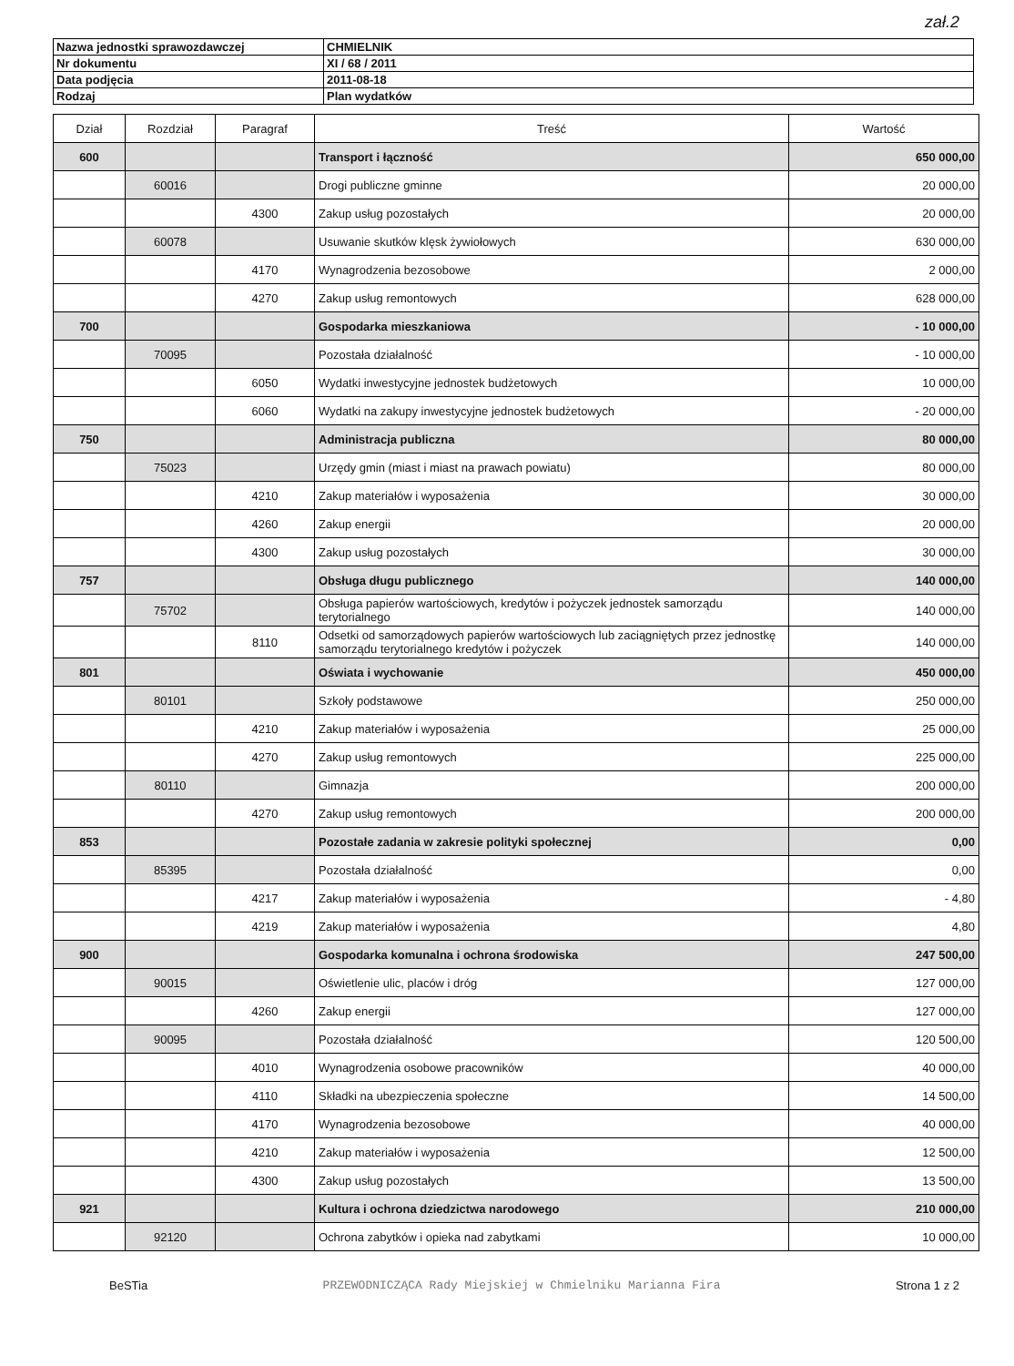zał.2
| Nazwa jednostki sprawozdawczej | CHMIELNIK |
| Nr dokumentu | XI / 68 / 2011 |
| Data podjęcia | 2011-08-18 |
| Rodzaj | Plan wydatków |
| Dział | Rozdział | Paragraf | Treść | Wartość |
| --- | --- | --- | --- | --- |
| 600 | | | Transport i łączność | 650 000,00 |
| | 60016 | | Drogi publiczne gminne | 20 000,00 |
| | | 4300 | Zakup usług pozostałych | 20 000,00 |
| | 60078 | | Usuwanie skutków klęsk żywiołowych | 630 000,00 |
| | | 4170 | Wynagrodzenia bezosobowe | 2 000,00 |
| | | 4270 | Zakup usług remontowych | 628 000,00 |
| 700 | | | Gospodarka mieszkaniowa | - 10 000,00 |
| | 70095 | | Pozostała działalność | - 10 000,00 |
| | | 6050 | Wydatki inwestycyjne jednostek budżetowych | 10 000,00 |
| | | 6060 | Wydatki na zakupy inwestycyjne jednostek budżetowych | - 20 000,00 |
| 750 | | | Administracja publiczna | 80 000,00 |
| | 75023 | | Urzędy gmin (miast i miast na prawach powiatu) | 80 000,00 |
| | | 4210 | Zakup materiałów i wyposażenia | 30 000,00 |
| | | 4260 | Zakup energii | 20 000,00 |
| | | 4300 | Zakup usług pozostałych | 30 000,00 |
| 757 | | | Obsługa długu publicznego | 140 000,00 |
| | 75702 | | Obsługa papierów wartościowych, kredytów i pożyczek jednostek samorządu terytorialnego | 140 000,00 |
| | | 8110 | Odsetki od samorządowych papierów wartościowych lub zaciągniętych przez jednostkę samorządu terytorialnego kredytów i pożyczek | 140 000,00 |
| 801 | | | Oświata i wychowanie | 450 000,00 |
| | 80101 | | Szkoły podstawowe | 250 000,00 |
| | | 4210 | Zakup materiałów i wyposażenia | 25 000,00 |
| | | 4270 | Zakup usług remontowych | 225 000,00 |
| | 80110 | | Gimnazja | 200 000,00 |
| | | 4270 | Zakup usług remontowych | 200 000,00 |
| 853 | | | Pozostałe zadania w zakresie polityki społecznej | 0,00 |
| | 85395 | | Pozostała działalność | 0,00 |
| | | 4217 | Zakup materiałów i wyposażenia | - 4,80 |
| | | 4219 | Zakup materiałów i wyposażenia | 4,80 |
| 900 | | | Gospodarka komunalna i ochrona środowiska | 247 500,00 |
| | 90015 | | Oświetlenie ulic, placów i dróg | 127 000,00 |
| | | 4260 | Zakup energii | 127 000,00 |
| | 90095 | | Pozostała działalność | 120 500,00 |
| | | 4010 | Wynagrodzenia osobowe pracowników | 40 000,00 |
| | | 4110 | Składki na ubezpieczenia społeczne | 14 500,00 |
| | | 4170 | Wynagrodzenia bezosobowe | 40 000,00 |
| | | 4210 | Zakup materiałów i wyposażenia | 12 500,00 |
| | | 4300 | Zakup usług pozostałych | 13 500,00 |
| 921 | | | Kultura i ochrona dziedzictwa narodowego | 210 000,00 |
| | 92120 | | Ochrona zabytków i opieka nad zabytkami | 10 000,00 |
BeSTia PRZEWODNICZĄCA Rady Miejskiej w Chmielniku Marianna Fira Strona 1 z 2